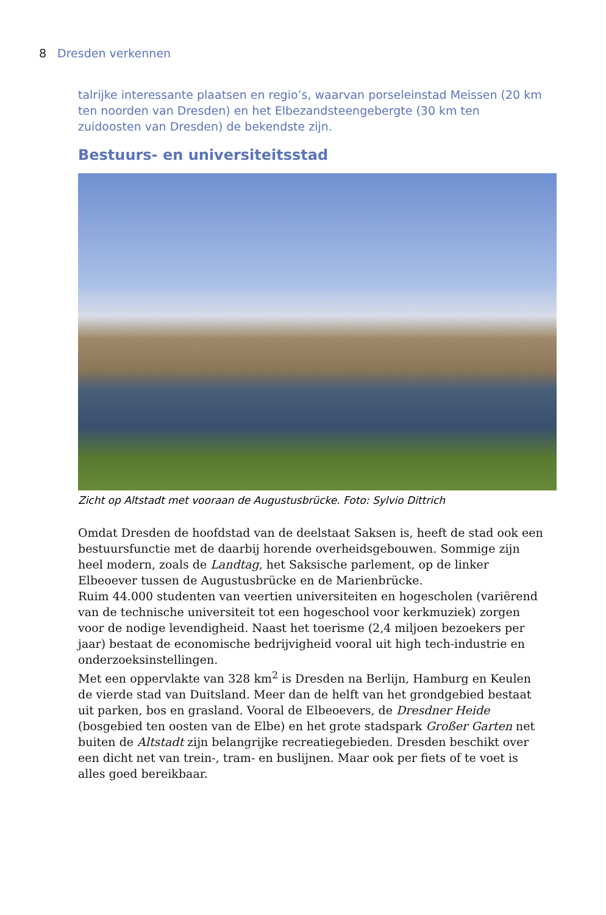8 Dresden verkennen
talrijke interessante plaatsen en regio’s, waarvan porseleinstad Meissen (20 km ten noorden van Dresden) en het Elbezandsteengebergte (30 km ten zuidoosten van Dresden) de bekendste zijn.
Bestuurs- en universiteitsstad
Zicht op Altstadt met vooraan de Augustusbrücke. Foto: Sylvio Dittrich
Omdat Dresden de hoofdstad van de deelstaat Saksen is, heeft de stad ook een bestuursfunctie met de daarbij horende overheidsgebouwen. Sommige zijn heel modern, zoals de Landtag, het Saksische parlement, op de linker Elbeoever tussen de Augustusbrücke en de Marienbrücke.
Ruim 44.000 studenten van veertien universiteiten en hogescholen (variërend van de technische universiteit tot een hogeschool voor kerkmuziek) zorgen voor de nodige levendigheid. Naast het toerisme (2,4 miljoen bezoekers per jaar) bestaat de economische bedrijvigheid vooral uit high tech-industrie en onderzoeksinstellingen.
Met een oppervlakte van 328 km<sup>2</sup> is Dresden na Berlijn, Hamburg en Keulen de vierde stad van Duitsland. Meer dan de helft van het grondgebied bestaat uit parken, bos en grasland. Vooral de Elbeoevers, de Dresdner Heide (bosgebied ten oosten van de Elbe) en het grote stadspark Großer Garten net buiten de Altstadt zijn belangrijke recreatiegebieden. Dresden beschikt over een dicht net van trein-, tram- en buslijnen. Maar ook per fiets of te voet is alles goed bereikbaar.